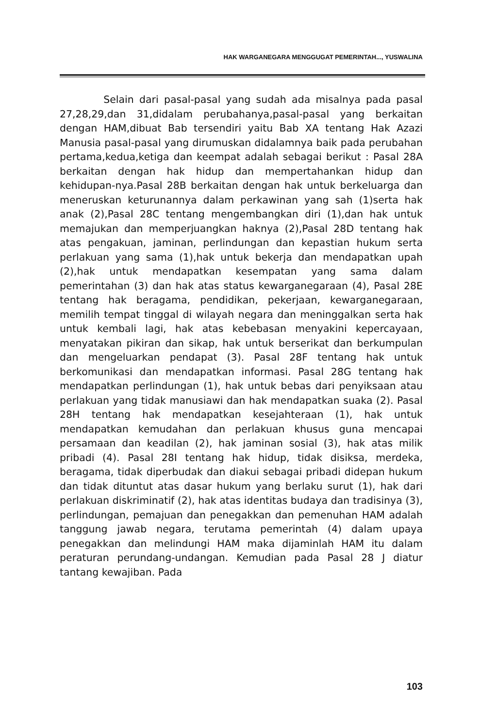HAK WARGANEGARA MENGGUGAT PEMERINTAH..., YUSWALINA
Selain dari pasal-pasal yang sudah ada misalnya pada pasal 27,28,29,dan 31,didalam perubahanya,pasal-pasal yang berkaitan dengan HAM,dibuat Bab tersendiri yaitu Bab XA tentang Hak Azazi Manusia pasal-pasal yang dirumuskan didalamnya baik pada perubahan pertama,kedua,ketiga dan keempat adalah sebagai berikut : Pasal 28A berkaitan dengan hak hidup dan mempertahankan hidup dan kehidupan-nya.Pasal 28B berkaitan dengan hak untuk berkeluarga dan meneruskan keturunannya dalam perkawinan yang sah (1)serta hak anak (2),Pasal 28C tentang mengembangkan diri (1),dan hak untuk memajukan dan memperjuangkan haknya (2),Pasal 28D tentang hak atas pengakuan, jaminan, perlindungan dan kepastian hukum serta perlakuan yang sama (1),hak untuk bekerja dan mendapatkan upah (2),hak untuk mendapatkan kesempatan yang sama dalam pemerintahan (3) dan hak atas status kewarganegaraan (4), Pasal 28E tentang hak beragama, pendidikan, pekerjaan, kewarganegaraan, memilih tempat tinggal di wilayah negara dan meninggalkan serta hak untuk kembali lagi, hak atas kebebasan menyakini kepercayaan, menyatakan pikiran dan sikap, hak untuk berserikat dan berkumpulan dan mengeluarkan pendapat (3). Pasal 28F tentang hak untuk berkomunikasi dan mendapatkan informasi. Pasal 28G tentang hak mendapatkan perlindungan (1), hak untuk bebas dari penyiksaan atau perlakuan yang tidak manusiawi dan hak mendapatkan suaka (2). Pasal 28H tentang hak mendapatkan kesejahteraan (1), hak untuk mendapatkan kemudahan dan perlakuan khusus guna mencapai persamaan dan keadilan (2), hak jaminan sosial (3), hak atas milik pribadi (4). Pasal 28I tentang hak hidup, tidak disiksa, merdeka, beragama, tidak diperbudak dan diakui sebagai pribadi didepan hukum dan tidak dituntut atas dasar hukum yang berlaku surut (1), hak dari perlakuan diskriminatif (2), hak atas identitas budaya dan tradisinya (3), perlindungan, pemajuan dan penegakkan dan pemenuhan HAM adalah tanggung jawab negara, terutama pemerintah (4) dalam upaya penegakkan dan melindungi HAM maka dijaminlah HAM itu dalam peraturan perundang-undangan. Kemudian pada Pasal 28 J diatur tantang kewajiban. Pada
103